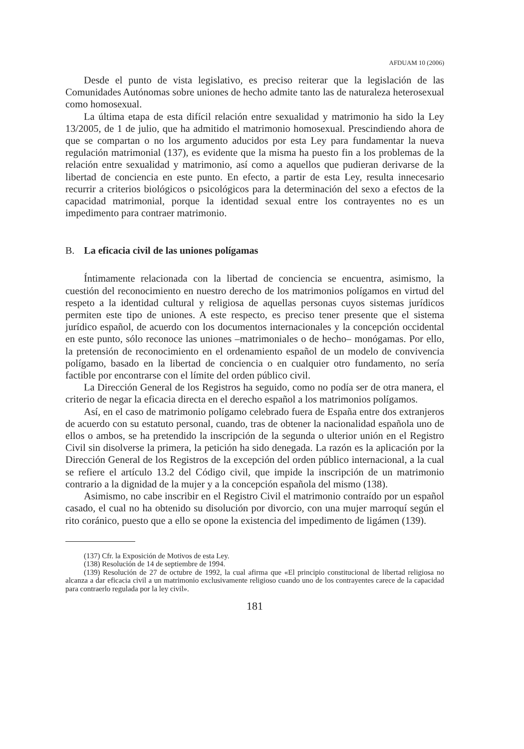AFDUAM 10 (2006)
Desde el punto de vista legislativo, es preciso reiterar que la legislación de las Comunidades Autónomas sobre uniones de hecho admite tanto las de naturaleza heterosexual como homosexual.
La última etapa de esta difícil relación entre sexualidad y matrimonio ha sido la Ley 13/2005, de 1 de julio, que ha admitido el matrimonio homosexual. Prescindiendo ahora de que se compartan o no los argumento aducidos por esta Ley para fundamentar la nueva regulación matrimonial (137), es evidente que la misma ha puesto fin a los problemas de la relación entre sexualidad y matrimonio, así como a aquellos que pudieran derivarse de la libertad de conciencia en este punto. En efecto, a partir de esta Ley, resulta innecesario recurrir a criterios biológicos o psicológicos para la determinación del sexo a efectos de la capacidad matrimonial, porque la identidad sexual entre los contrayentes no es un impedimento para contraer matrimonio.
B. La eficacia civil de las uniones polígamas
Íntimamente relacionada con la libertad de conciencia se encuentra, asimismo, la cuestión del reconocimiento en nuestro derecho de los matrimonios polígamos en virtud del respeto a la identidad cultural y religiosa de aquellas personas cuyos sistemas jurídicos permiten este tipo de uniones. A este respecto, es preciso tener presente que el sistema jurídico español, de acuerdo con los documentos internacionales y la concepción occidental en este punto, sólo reconoce las uniones –matrimoniales o de hecho– monógamas. Por ello, la pretensión de reconocimiento en el ordenamiento español de un modelo de convivencia polígamo, basado en la libertad de conciencia o en cualquier otro fundamento, no sería factible por encontrarse con el límite del orden público civil.
La Dirección General de los Registros ha seguido, como no podía ser de otra manera, el criterio de negar la eficacia directa en el derecho español a los matrimonios polígamos.
Así, en el caso de matrimonio polígamo celebrado fuera de España entre dos extranjeros de acuerdo con su estatuto personal, cuando, tras de obtener la nacionalidad española uno de ellos o ambos, se ha pretendido la inscripción de la segunda o ulterior unión en el Registro Civil sin disolverse la primera, la petición ha sido denegada. La razón es la aplicación por la Dirección General de los Registros de la excepción del orden público internacional, a la cual se refiere el artículo 13.2 del Código civil, que impide la inscripción de un matrimonio contrario a la dignidad de la mujer y a la concepción española del mismo (138).
Asimismo, no cabe inscribir en el Registro Civil el matrimonio contraído por un español casado, el cual no ha obtenido su disolución por divorcio, con una mujer marroquí según el rito coránico, puesto que a ello se opone la existencia del impedimento de ligámen (139).
(137) Cfr. la Exposición de Motivos de esta Ley.
(138) Resolución de 14 de septiembre de 1994.
(139) Resolución de 27 de octubre de 1992, la cual afirma que «El principio constitucional de libertad religiosa no alcanza a dar eficacia civil a un matrimonio exclusivamente religioso cuando uno de los contrayentes carece de la capacidad para contraerlo regulada por la ley civil».
181